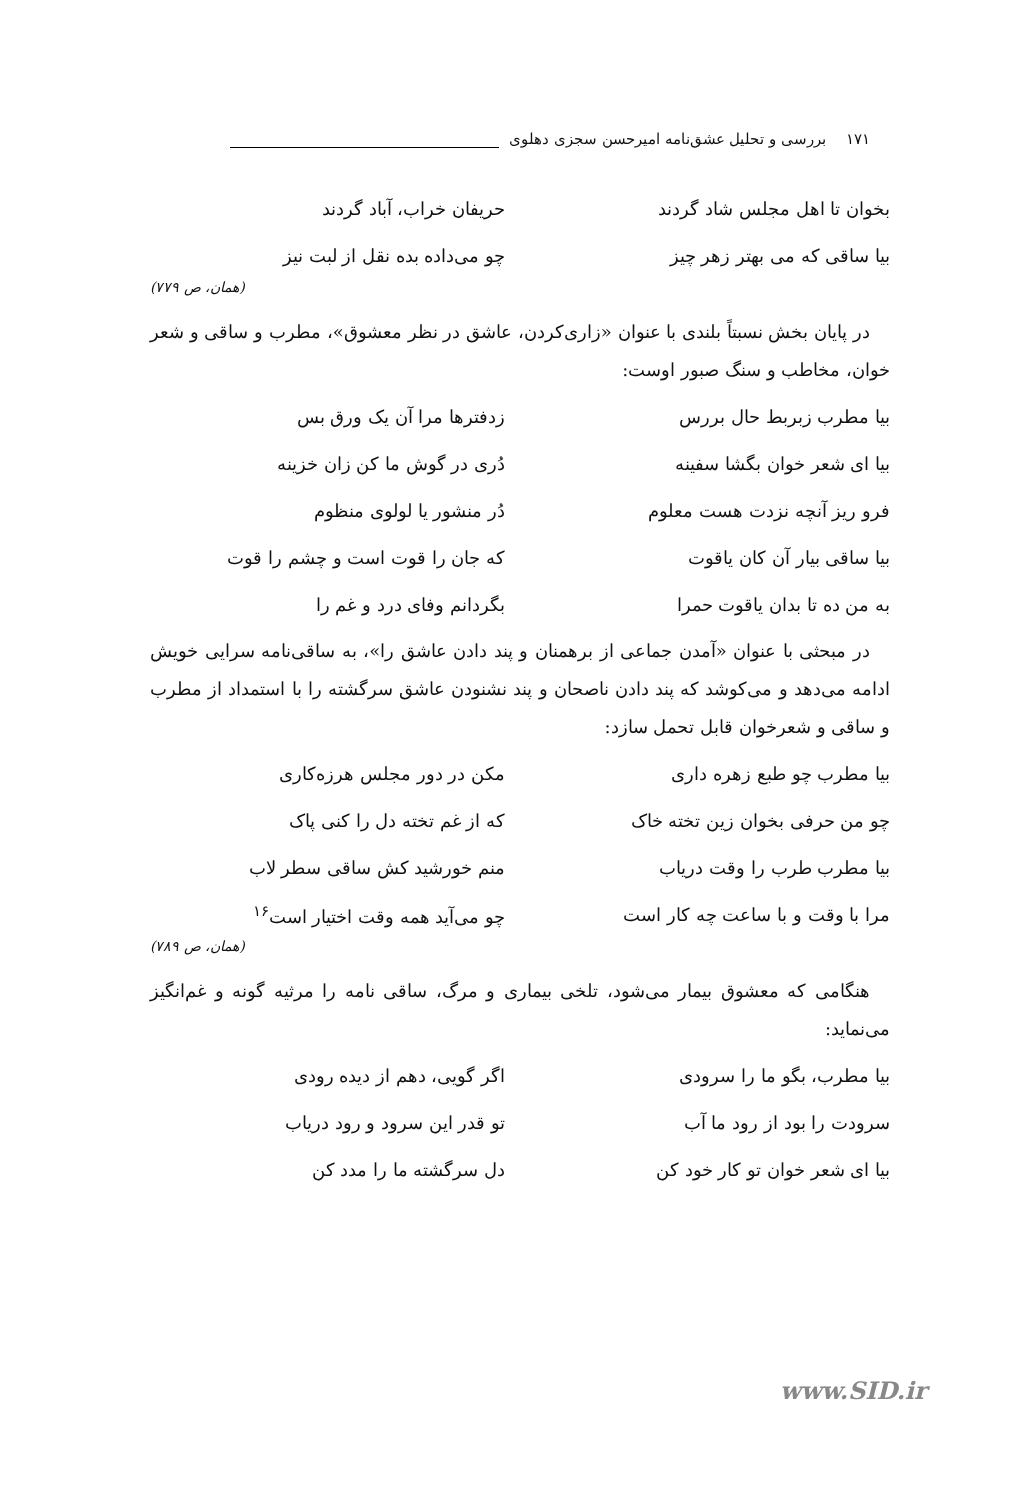۱۷۱ بررسی و تحلیل عشق‌نامه امیرحسن سجزی دهلوی
بخوان تا اهل مجلس شاد گردند حریفان خراب، آباد گردند
بیا ساقی که می بهتر زهر چیز چو می‌داده بده نقل از لبت نیز
(همان، ص ۷۷۹)
در پایان بخش نسبتاً بلندی با عنوان «زاری‌کردن، عاشق در نظر معشوق»، مطرب و ساقی و شعر خوان، مخاطب و سنگ صبور اوست:
بیا مطرب زبربط حال بررس زدفترها مرا آن یک ورق بس
بیا ای شعر خوان بگشا سفینه دُری در گوش ما کن زان خزینه
فرو ریز آنچه نزدت هست معلوم دُر منشور یا لولوی منظوم
بیا ساقی بیار آن کان یاقوت که جان را قوت است و چشم را قوت
به من ده تا بدان یاقوت حمرا بگردانم وفای درد و غم را
در مبحثی با عنوان «آمدن جماعی از برهمنان و پند دادن عاشق را»، به ساقی‌نامه سرایی خویش ادامه می‌دهد و می‌کوشد که پند دادن ناصحان و پند نشنودن عاشق سرگشته را با استمداد از مطرب و ساقی و شعرخوان قابل تحمل سازد:
بیا مطرب چو طبع زهره داری مکن در دور مجلس هرزه‌کاری
چو من حرفی بخوان زین تخته خاک که از غم تخته دل را کنی پاک
بیا مطرب طرب را وقت دریاب منم خورشید کش ساقی سطر لاب
مرا با وقت و با ساعت چه کار است چو می‌آید همه وقت اختیار است<sup>۱۶</sup>
(همان، ص ۷۸۹)
هنگامی که معشوق بیمار می‌شود، تلخی بیماری و مرگ، ساقی نامه را مرثیه گونه و غم‌انگیز می‌نماید:
بیا مطرب، بگو ما را سرودی اگر گویی، دهم از دیده رودی
سرودت را بود از رود ما آب تو قدر این سرود و رود دریاب
بیا ای شعر خوان تو کار خود کن دل سرگشته ما را مدد کن
www.SID.ir